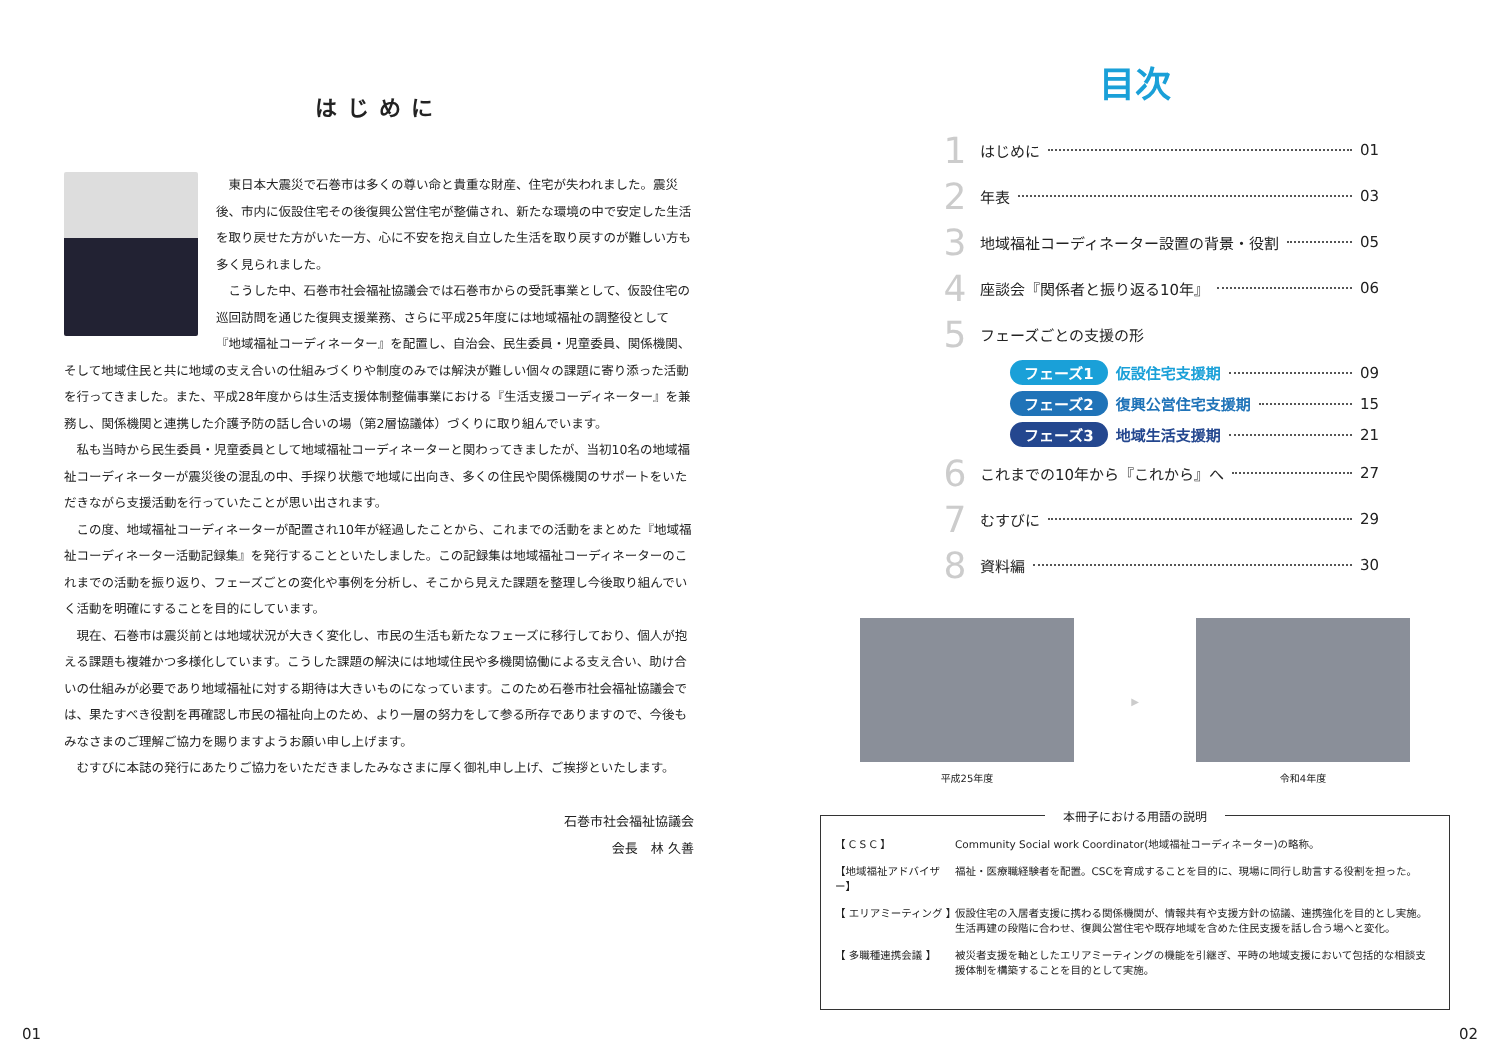はじめに
東日本大震災で石巻市は多くの尊い命と貴重な財産、住宅が失われました。震災後、市内に仮設住宅その後復興公営住宅が整備され、新たな環境の中で安定した生活を取り戻せた方がいた一方、心に不安を抱え自立した生活を取り戻すのが難しい方も多く見られました。
こうした中、石巻市社会福祉協議会では石巻市からの受託事業として、仮設住宅の巡回訪問を通じた復興支援業務、さらに平成25年度には地域福祉の調整役として『地域福祉コーディネーター』を配置し、自治会、民生委員・児童委員、関係機関、そして地域住民と共に地域の支え合いの仕組みづくりや制度のみでは解決が難しい個々の課題に寄り添った活動を行ってきました。また、平成28年度からは生活支援体制整備事業における『生活支援コーディネーター』を兼務し、関係機関と連携した介護予防の話し合いの場（第2層協議体）づくりに取り組んでいます。
私も当時から民生委員・児童委員として地域福祉コーディネーターと関わってきましたが、当初10名の地域福祉コーディネーターが震災後の混乱の中、手探り状態で地域に出向き、多くの住民や関係機関のサポートをいただきながら支援活動を行っていたことが思い出されます。
この度、地域福祉コーディネーターが配置され10年が経過したことから、これまでの活動をまとめた『地域福祉コーディネーター活動記録集』を発行することといたしました。この記録集は地域福祉コーディネーターのこれまでの活動を振り返り、フェーズごとの変化や事例を分析し、そこから見えた課題を整理し今後取り組んでいく活動を明確にすることを目的にしています。
現在、石巻市は震災前とは地域状況が大きく変化し、市民の生活も新たなフェーズに移行しており、個人が抱える課題も複雑かつ多様化しています。こうした課題の解決には地域住民や多機関協働による支え合い、助け合いの仕組みが必要であり地域福祉に対する期待は大きいものになっています。このため石巻市社会福祉協議会では、果たすべき役割を再確認し市民の福祉向上のため、より一層の努力をして参る所存でありますので、今後もみなさまのご理解ご協力を賜りますようお願い申し上げます。
むすびに本誌の発行にあたりご協力をいただきましたみなさまに厚く御礼申し上げ、ご挨拶といたします。
石巻市社会福祉協議会
会長　林 久善
目次
1 はじめに 01
2 年表 03
3 地域福祉コーディネーター設置の背景・役割 05
4 座談会『関係者と振り返る10年』 06
5 フェーズごとの支援の形
フェーズ1 仮設住宅支援期 09
フェーズ2 復興公営住宅支援期 15
フェーズ3 地域生活支援期 21
6 これまでの10年から『これから』へ 27
7 むすびに 29
8 資料編 30
平成25年度 ▶ 令和4年度
本冊子における用語の説明
【 C S C 】 Community Social work Coordinator(地域福祉コーディネーター)の略称。
【地域福祉アドバイザー】 福祉・医療職経験者を配置。CSCを育成することを目的に、現場に同行し助言する役割を担った。
【 エリアミーティング 】 仮設住宅の入居者支援に携わる関係機関が、情報共有や支援方針の協議、連携強化を目的とし実施。生活再建の段階に合わせ、復興公営住宅や既存地域を含めた住民支援を話し合う場へと変化。
【 多職種連携会議 】 被災者支援を軸としたエリアミーティングの機能を引継ぎ、平時の地域支援において包括的な相談支援体制を構築することを目的として実施。
01 02